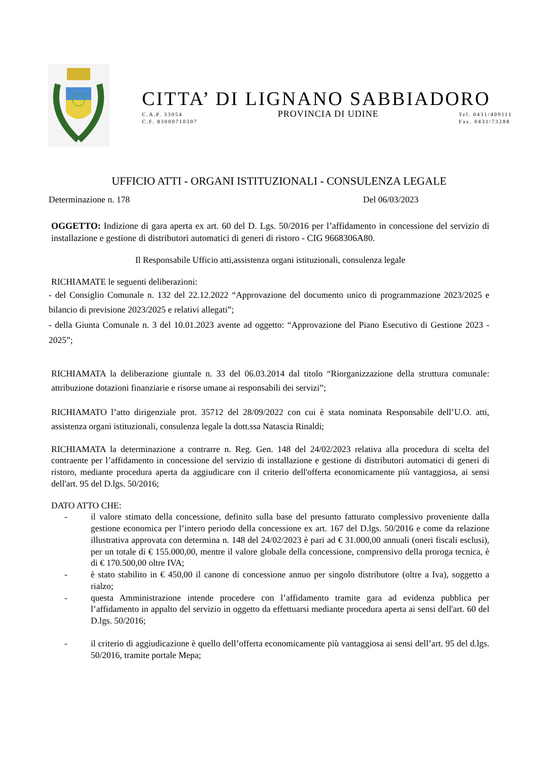CITTA’ DI LIGNANO SABBIADORO
C.A.P. 33054
C.F. 83000710307 PROVINCIA DI UDINE Tel. 0431/409111
Fax. 0431/73288
UFFICIO ATTI - ORGANI ISTITUZIONALI - CONSULENZA LEGALE
Determinazione n. 178 Del 06/03/2023
OGGETTO: Indizione di gara aperta ex art. 60 del D. Lgs. 50/2016 per l’affidamento in concessione del servizio di installazione e gestione di distributori automatici di generi di ristoro - CIG 9668306A80.
Il Responsabile Ufficio atti,assistenza organi istituzionali, consulenza legale
RICHIAMATE le seguenti deliberazioni:
- del Consiglio Comunale n. 132 del 22.12.2022 “Approvazione del documento unico di programmazione 2023/2025 e bilancio di previsione 2023/2025 e relativi allegati”;
- della Giunta Comunale n. 3 del 10.01.2023 avente ad oggetto: “Approvazione del Piano Esecutivo di Gestione 2023 - 2025”;
RICHIAMATA la deliberazione giuntale n. 33 del 06.03.2014 dal titolo “Riorganizzazione della struttura comunale: attribuzione dotazioni finanziarie e risorse umane ai responsabili dei servizi”;
RICHIAMATO l’atto dirigenziale prot. 35712 del 28/09/2022 con cui è stata nominata Responsabile dell’U.O. atti, assistenza organi istituzionali, consulenza legale la dott.ssa Natascia Rinaldi;
RICHIAMATA la determinazione a contrarre n. Reg. Gen. 148 del 24/02/2023 relativa alla procedura di scelta del contraente per l’affidamento in concessione del servizio di installazione e gestione di distributori automatici di generi di ristoro, mediante procedura aperta da aggiudicare con il criterio dell'offerta economicamente più vantaggiosa, ai sensi dell'art. 95 del D.lgs. 50/2016;
DATO ATTO CHE:
- il valore stimato della concessione, definito sulla base del presunto fatturato complessivo proveniente dalla gestione economica per l’intero periodo della concessione ex art. 167 del D.lgs. 50/2016 e come da relazione illustrativa approvata con determina n. 148 del 24/02/2023 è pari ad € 31.000,00 annuali (oneri fiscali esclusi), per un totale di € 155.000,00, mentre il valore globale della concessione, comprensivo della proroga tecnica, è di € 170.500,00 oltre IVA;
- è stato stabilito in € 450,00 il canone di concessione annuo per singolo distributore (oltre a Iva), soggetto a rialzo;
- questa Amministrazione intende procedere con l’affidamento tramite gara ad evidenza pubblica per l’affidamento in appalto del servizio in oggetto da effettuarsi mediante procedura aperta ai sensi dell'art. 60 del D.lgs. 50/2016;
- il criterio di aggiudicazione è quello dell’offerta economicamente più vantaggiosa ai sensi dell’art. 95 del d.lgs. 50/2016, tramite portale Mepa;